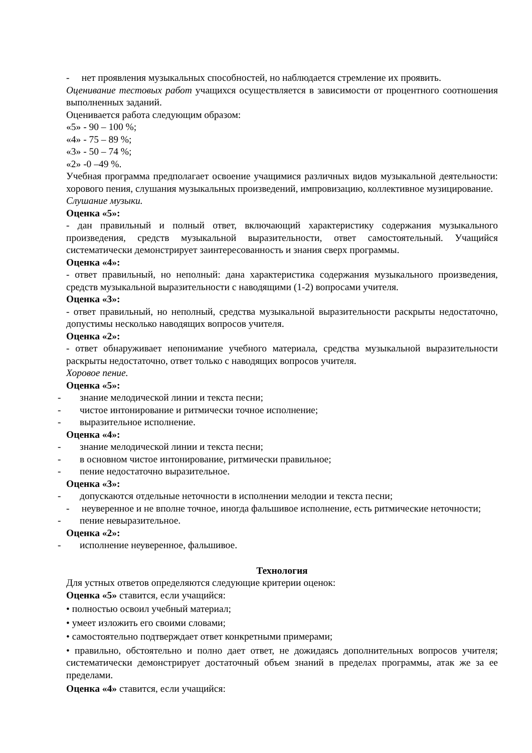- нет проявления музыкальных способностей, но наблюдается стремление их проявить.
Оценивание тестовых работ учащихся осуществляется в зависимости от процентного соотношения выполненных заданий.
Оценивается работа следующим образом:
«5» - 90 – 100 %;
«4» - 75 – 89 %;
«3» - 50 – 74 %;
«2» -0 –49 %.
Учебная программа предполагает освоение учащимися различных видов музыкальной деятельности: хорового пения, слушания музыкальных произведений, импровизацию, коллективное музицирование.
Слушание музыки.
Оценка «5»:
- дан правильный и полный ответ, включающий характеристику содержания музыкального произведения, средств музыкальной выразительности, ответ самостоятельный. Учащийся систематически демонстрирует заинтересованность и знания сверх программы.
Оценка «4»:
- ответ правильный, но неполный: дана характеристика содержания музыкального произведения, средств музыкальной выразительности с наводящими (1-2) вопросами учителя.
Оценка «3»:
- ответ правильный, но неполный, средства музыкальной выразительности раскрыты недостаточно, допустимы несколько наводящих вопросов учителя.
Оценка «2»:
- ответ обнаруживает непонимание учебного материала, средства музыкальной выразительности раскрыты недостаточно, ответ только с наводящих вопросов учителя.
Хоровое пение.
Оценка «5»:
- знание мелодической линии и текста песни;
- чистое интонирование и ритмически точное исполнение;
- выразительное исполнение.
Оценка «4»:
- знание мелодической линии и текста песни;
- в основном чистое интонирование, ритмически правильное;
- пение недостаточно выразительное.
Оценка «3»:
- допускаются отдельные неточности в исполнении мелодии и текста песни;
- неуверенное и не вполне точное, иногда фальшивое исполнение, есть ритмические неточности;
- пение невыразительное.
Оценка «2»:
- исполнение неуверенное, фальшивое.
Технология
Для устных ответов определяются следующие критерии оценок:
Оценка «5» ставится, если учащийся:
• полностью освоил учебный материал;
• умеет изложить его своими словами;
• самостоятельно подтверждает ответ конкретными примерами;
• правильно, обстоятельно и полно дает ответ, не дожидаясь дополнительных вопросов учителя; систематически демонстрирует достаточный объем знаний в пределах программы, атак же за ее пределами.
Оценка «4» ставится, если учащийся: